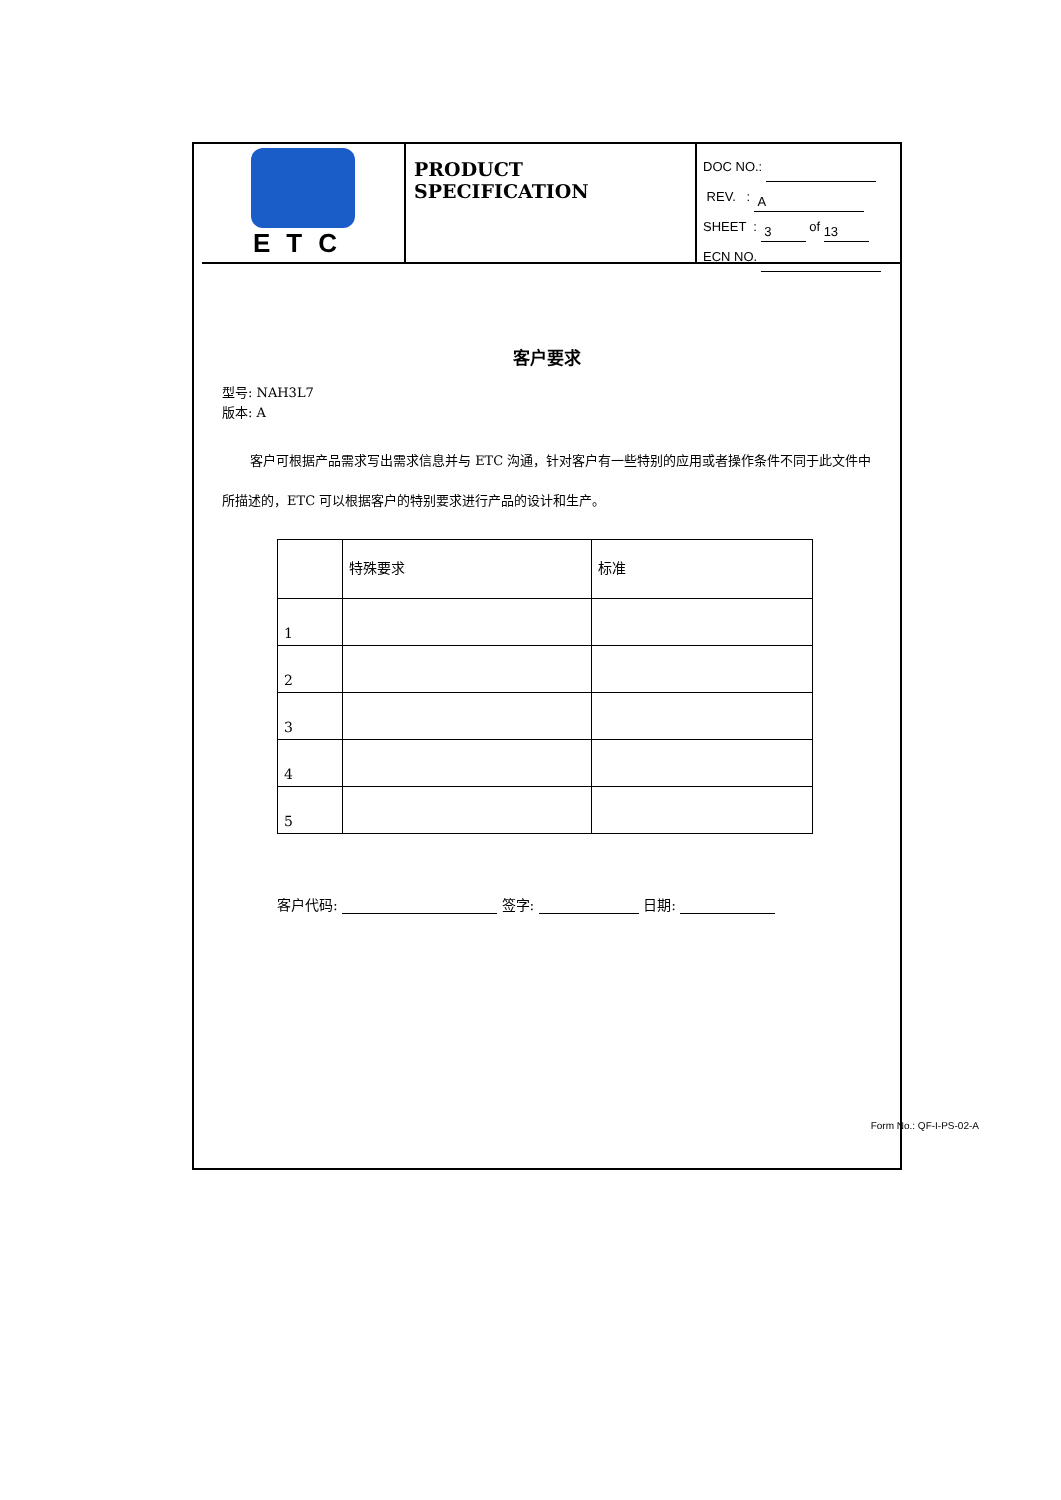ETC
PRODUCT SPECIFICATION
DOC NO.:
REV. : A
SHEET : 3 of 13
ECN NO.
客户要求
型号: NAH3L7
版本: A
客户可根据产品需求写出需求信息并与 ETC 沟通，针对客户有一些特别的应用或者操作条件不同于此文件中所描述的，ETC 可以根据客户的特别要求进行产品的设计和生产。
| | 特殊要求 | 标准 |
| 1 | | |
| 2 | | |
| 3 | | |
| 4 | | |
| 5 | | |
客户代码: 签字: 日期:
Form No.: QF-I-PS-02-A